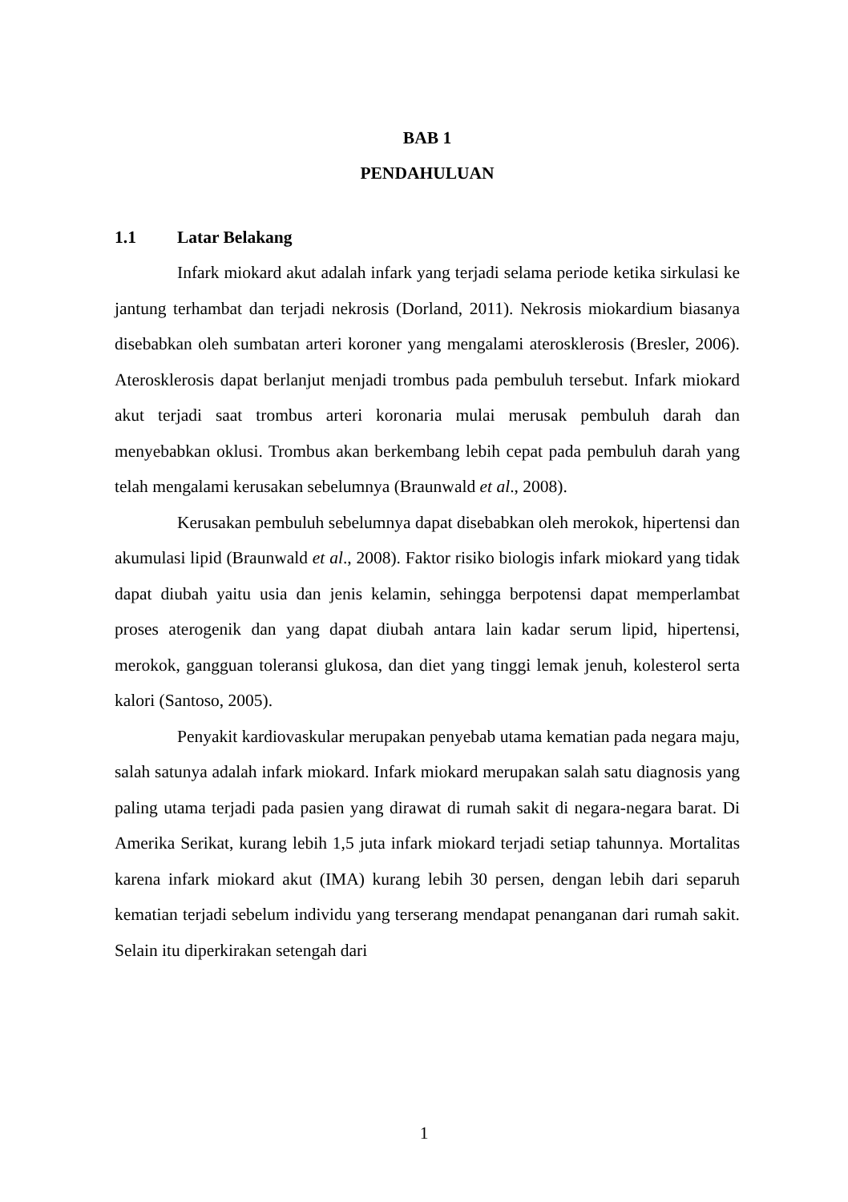BAB 1
PENDAHULUAN
1.1 Latar Belakang
Infark miokard akut adalah infark yang terjadi selama periode ketika sirkulasi ke jantung terhambat dan terjadi nekrosis (Dorland, 2011). Nekrosis miokardium biasanya disebabkan oleh sumbatan arteri koroner yang mengalami aterosklerosis (Bresler, 2006). Aterosklerosis dapat berlanjut menjadi trombus pada pembuluh tersebut. Infark miokard akut terjadi saat trombus arteri koronaria mulai merusak pembuluh darah dan menyebabkan oklusi. Trombus akan berkembang lebih cepat pada pembuluh darah yang telah mengalami kerusakan sebelumnya (Braunwald et al., 2008).
Kerusakan pembuluh sebelumnya dapat disebabkan oleh merokok, hipertensi dan akumulasi lipid (Braunwald et al., 2008). Faktor risiko biologis infark miokard yang tidak dapat diubah yaitu usia dan jenis kelamin, sehingga berpotensi dapat memperlambat proses aterogenik dan yang dapat diubah antara lain kadar serum lipid, hipertensi, merokok, gangguan toleransi glukosa, dan diet yang tinggi lemak jenuh, kolesterol serta kalori (Santoso, 2005).
Penyakit kardiovaskular merupakan penyebab utama kematian pada negara maju, salah satunya adalah infark miokard. Infark miokard merupakan salah satu diagnosis yang paling utama terjadi pada pasien yang dirawat di rumah sakit di negara-negara barat. Di Amerika Serikat, kurang lebih 1,5 juta infark miokard terjadi setiap tahunnya. Mortalitas karena infark miokard akut (IMA) kurang lebih 30 persen, dengan lebih dari separuh kematian terjadi sebelum individu yang terserang mendapat penanganan dari rumah sakit. Selain itu diperkirakan setengah dari
1